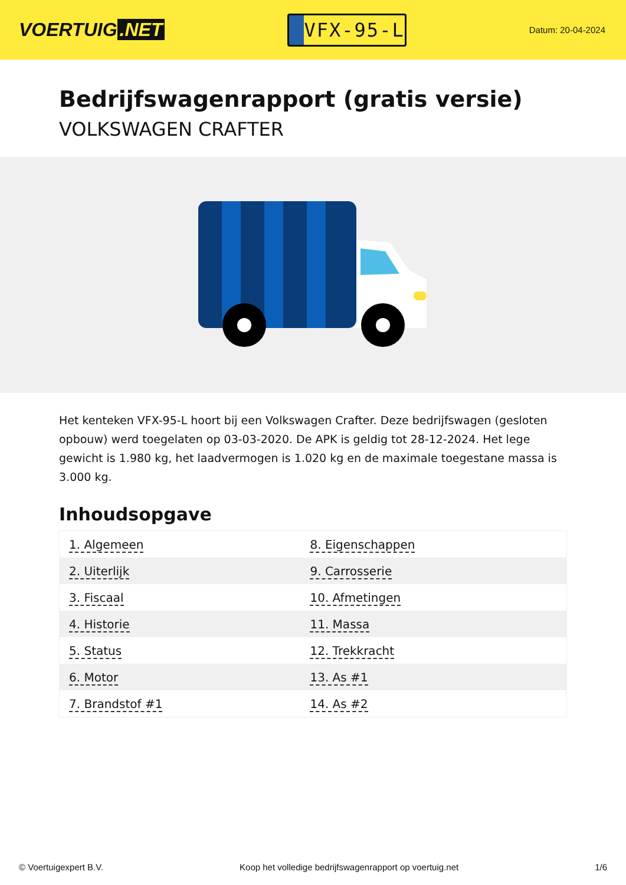VOERTUIG.NET
VFX-95-L
Datum: 20-04-2024
Bedrijfswagenrapport (gratis versie)
VOLKSWAGEN CRAFTER
Het kenteken VFX-95-L hoort bij een Volkswagen Crafter. Deze bedrijfswagen (gesloten opbouw) werd toegelaten op 03-03-2020. De APK is geldig tot 28-12-2024. Het lege gewicht is 1.980 kg, het laadvermogen is 1.020 kg en de maximale toegestane massa is 3.000 kg.
Inhoudsopgave
| 1. Algemeen | 8. Eigenschappen |
| 2. Uiterlijk | 9. Carrosserie |
| 3. Fiscaal | 10. Afmetingen |
| 4. Historie | 11. Massa |
| 5. Status | 12. Trekkracht |
| 6. Motor | 13. As #1 |
| 7. Brandstof #1 | 14. As #2 |
© Voertuigexpert B.V. Koop het volledige bedrijfswagenrapport op voertuig.net
1/6